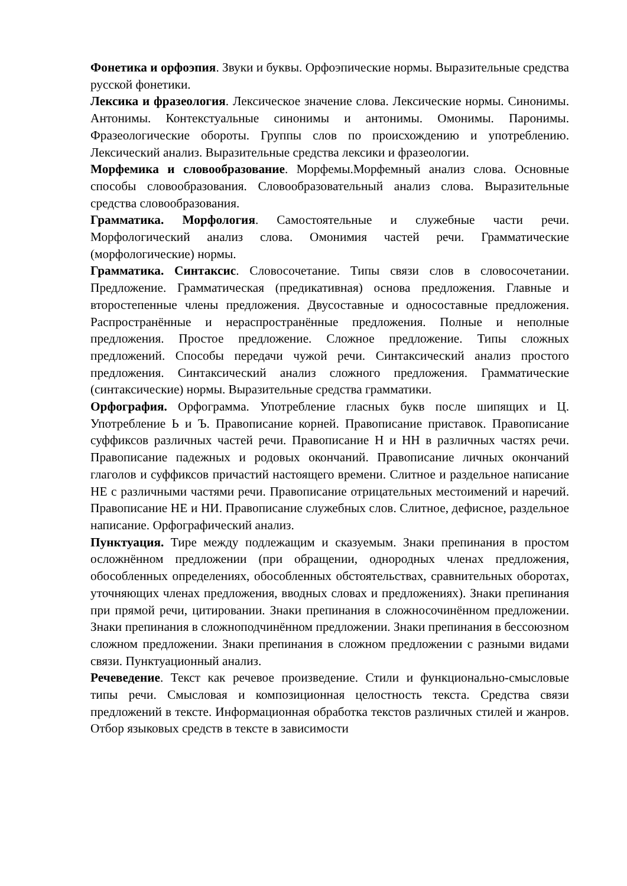Фонетика и орфоэпия. Звуки и буквы. Орфоэпические нормы. Выразительные средства русской фонетики.
Лексика и фразеология. Лексическое значение слова. Лексические нормы. Синонимы. Антонимы. Контекстуальные синонимы и антонимы. Омонимы. Паронимы. Фразеологические обороты. Группы слов по происхождению и употреблению. Лексический анализ. Выразительные средства лексики и фразеологии.
Морфемика и словообразование. Морфемы.Морфемный анализ слова. Основные способы словообразования. Словообразовательный анализ слова. Выразительные средства словообразования.
Грамматика. Морфология. Самостоятельные и служебные части речи. Морфологический анализ слова. Омонимия частей речи. Грамматические (морфологические) нормы.
Грамматика. Синтаксис. Словосочетание. Типы связи слов в словосочетании. Предложение. Грамматическая (предикативная) основа предложения. Главные и второстепенные члены предложения. Двусоставные и односоставные предложения. Распространённые и нераспространённые предложения. Полные и неполные предложения. Простое предложение. Сложное предложение. Типы сложных предложений. Способы передачи чужой речи. Синтаксический анализ простого предложения. Синтаксический анализ сложного предложения. Грамматические (синтаксические) нормы. Выразительные средства грамматики.
Орфография. Орфограмма. Употребление гласных букв после шипящих и Ц. Употребление Ь и Ъ. Правописание корней. Правописание приставок. Правописание суффиксов различных частей речи. Правописание Н и НН в различных частях речи. Правописание падежных и родовых окончаний. Правописание личных окончаний глаголов и суффиксов причастий настоящего времени. Слитное и раздельное написание НЕ с различными частями речи. Правописание отрицательных местоимений и наречий. Правописание НЕ и НИ. Правописание служебных слов. Слитное, дефисное, раздельное написание. Орфографический анализ.
Пунктуация. Тире между подлежащим и сказуемым. Знаки препинания в простом осложнённом предложении (при обращении, однородных членах предложения, обособленных определениях, обособленных обстоятельствах, сравнительных оборотах, уточняющих членах предложения, вводных словах и предложениях). Знаки препинания при прямой речи, цитировании. Знаки препинания в сложносочинённом предложении. Знаки препинания в сложноподчинённом предложении. Знаки препинания в бессоюзном сложном предложении. Знаки препинания в сложном предложении с разными видами связи. Пунктуационный анализ.
Речеведение. Текст как речевое произведение. Стили и функционально-смысловые типы речи. Смысловая и композиционная целостность текста. Средства связи предложений в тексте. Информационная обработка текстов различных стилей и жанров. Отбор языковых средств в тексте в зависимости